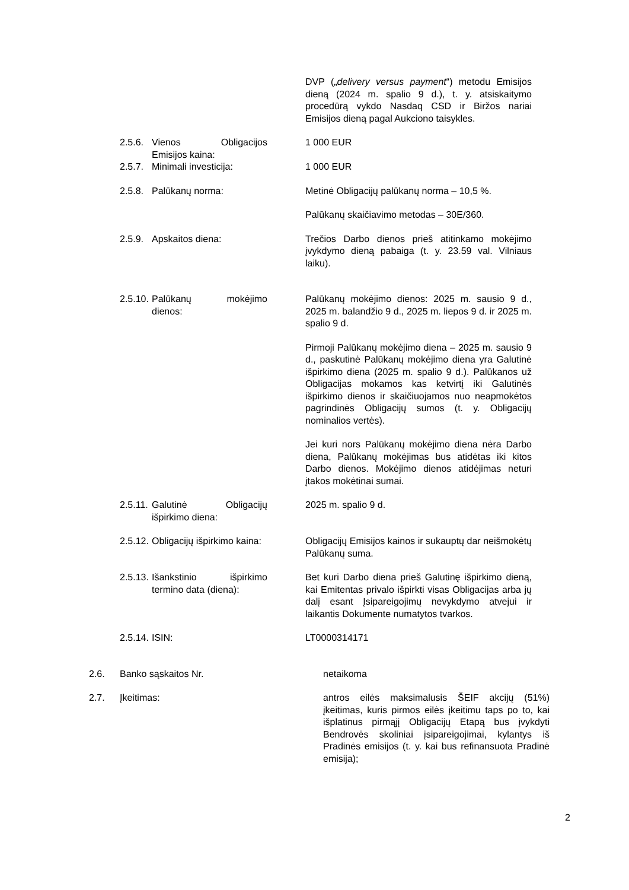DVP („delivery versus payment“) metodu Emisijos dieną (2024 m. spalio 9 d.), t. y. atsiskaitymo procedūrą vykdo Nasdaq CSD ir Biržos nariai Emisijos dieną pagal Aukciono taisykles.
2.5.6.
Vienos Obligacijos Emisijos kaina:
1 000 EUR
2.5.7.
Minimali investicija:
1 000 EUR
2.5.8.
Palūkanų norma: Metinė Obligacijų palūkanų norma – 10,5 %.
Palūkanų skaičiavimo metodas – 30E/360.
2.5.9.
Apskaitos diena: Trečios Darbo dienos prieš atitinkamo mokėjimo įvykdymo dieną pabaiga (t. y. 23.59 val. Vilniaus laiku).
2.5.10.
Palūkanų mokėjimo dienos:
Palūkanų mokėjimo dienos: 2025 m. sausio 9 d., 2025 m. balandžio 9 d., 2025 m. liepos 9 d. ir 2025 m. spalio 9 d.
Pirmoji Palūkanų mokėjimo diena – 2025 m. sausio 9 d., paskutinė Palūkanų mokėjimo diena yra Galutinė išpirkimo diena (2025 m. spalio 9 d.). Palūkanos už Obligacijas mokamos kas ketvirtį iki Galutinės išpirkimo dienos ir skaičiuojamos nuo neapmokėtos pagrindinės Obligacijų sumos (t. y. Obligacijų nominalios vertės).
Jei kuri nors Palūkanų mokėjimo diena nėra Darbo diena, Palūkanų mokėjimas bus atidėtas iki kitos Darbo dienos. Mokėjimo dienos atidėjimas neturi įtakos mokėtinai sumai.
2.5.11.
Galutinė Obligacijų išpirkimo diena:
2025 m. spalio 9 d.
2.5.12.
Obligacijų išpirkimo kaina:
Obligacijų Emisijos kainos ir sukauptų dar neišmokėtų Palūkanų suma.
2.5.13.
Išankstinio išpirkimo termino data (diena):
Bet kuri Darbo diena prieš Galutinę išpirkimo dieną, kai Emitentas privalo išpirkti visas Obligacijas arba jų dalį esant Įsipareigojimų nevykdymo atvejui ir laikantis Dokumente numatytos tvarkos.
2.5.14.
ISIN: LT0000314171
2.6. Banko sąskaitos Nr. netaikoma
2.7. Įkeitimas: antros eilės maksimalusis ŠEIF akcijų (51%) įkeitimas, kuris pirmos eilės įkeitimu taps po to, kai išplatinus pirmąjį Obligacijų Etapą bus įvykdyti Bendrovės skoliniai įsipareigojimai, kylantys iš Pradinės emisijos (t. y. kai bus refinansuota Pradinė emisija);
2